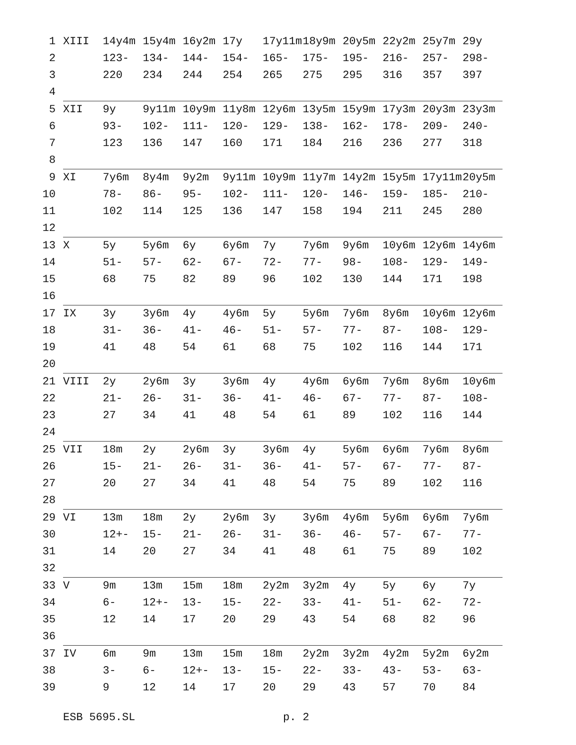| 1 | XIII | 14y4m | 15y4m | 16y2m | 17y | 17y11m | 18y9m | 20y5m | 22y2m | 25y7m | 29y |
| 2 | | 123- | 134- | 144- | 154- | 165- | 175- | 195- | 216- | 257- | 298- |
| 3 | | 220 | 234 | 244 | 254 | 265 | 275 | 295 | 316 | 357 | 397 |
| 4 | | | | | | | | | | | |
| 5 | XII | 9y | 9y11m | 10y9m | 11y8m | 12y6m | 13y5m | 15y9m | 17y3m | 20y3m | 23y3m |
| 6 | | 93- | 102- | 111- | 120- | 129- | 138- | 162- | 178- | 209- | 240- |
| 7 | | 123 | 136 | 147 | 160 | 171 | 184 | 216 | 236 | 277 | 318 |
| 8 | | | | | | | | | | | |
| 9 | XI | 7y6m | 8y4m | 9y2m | 9y11m | 10y9m | 11y7m | 14y2m | 15y5m | 17y11m | 20y5m |
| 10 | | 78- | 86- | 95- | 102- | 111- | 120- | 146- | 159- | 185- | 210- |
| 11 | | 102 | 114 | 125 | 136 | 147 | 158 | 194 | 211 | 245 | 280 |
| 12 | | | | | | | | | | | |
| 13 | X | 5y | 5y6m | 6y | 6y6m | 7y | 7y6m | 9y6m | 10y6m | 12y6m | 14y6m |
| 14 | | 51- | 57- | 62- | 67- | 72- | 77- | 98- | 108- | 129- | 149- |
| 15 | | 68 | 75 | 82 | 89 | 96 | 102 | 130 | 144 | 171 | 198 |
| 16 | | | | | | | | | | | |
| 17 | IX | 3y | 3y6m | 4y | 4y6m | 5y | 5y6m | 7y6m | 8y6m | 10y6m | 12y6m |
| 18 | | 31- | 36- | 41- | 46- | 51- | 57- | 77- | 87- | 108- | 129- |
| 19 | | 41 | 48 | 54 | 61 | 68 | 75 | 102 | 116 | 144 | 171 |
| 20 | | | | | | | | | | | |
| 21 | VIII | 2y | 2y6m | 3y | 3y6m | 4y | 4y6m | 6y6m | 7y6m | 8y6m | 10y6m |
| 22 | | 21- | 26- | 31- | 36- | 41- | 46- | 67- | 77- | 87- | 108- |
| 23 | | 27 | 34 | 41 | 48 | 54 | 61 | 89 | 102 | 116 | 144 |
| 24 | | | | | | | | | | | |
| 25 | VII | 18m | 2y | 2y6m | 3y | 3y6m | 4y | 5y6m | 6y6m | 7y6m | 8y6m |
| 26 | | 15- | 21- | 26- | 31- | 36- | 41- | 57- | 67- | 77- | 87- |
| 27 | | 20 | 27 | 34 | 41 | 48 | 54 | 75 | 89 | 102 | 116 |
| 28 | | | | | | | | | | | |
| 29 | VI | 13m | 18m | 2y | 2y6m | 3y | 3y6m | 4y6m | 5y6m | 6y6m | 7y6m |
| 30 | | 12+- | 15- | 21- | 26- | 31- | 36- | 46- | 57- | 67- | 77- |
| 31 | | 14 | 20 | 27 | 34 | 41 | 48 | 61 | 75 | 89 | 102 |
| 32 | | | | | | | | | | | |
| 33 | V | 9m | 13m | 15m | 18m | 2y2m | 3y2m | 4y | 5y | 6y | 7y |
| 34 | | 6- | 12+- | 13- | 15- | 22- | 33- | 41- | 51- | 62- | 72- |
| 35 | | 12 | 14 | 17 | 20 | 29 | 43 | 54 | 68 | 82 | 96 |
| 36 | | | | | | | | | | | |
| 37 | IV | 6m | 9m | 13m | 15m | 18m | 2y2m | 3y2m | 4y2m | 5y2m | 6y2m |
| 38 | | 3- | 6- | 12+- | 13- | 15- | 22- | 33- | 43- | 53- | 63- |
| 39 | | 9 | 12 | 14 | 17 | 20 | 29 | 43 | 57 | 70 | 84 |
ESB 5695.SL p. 2